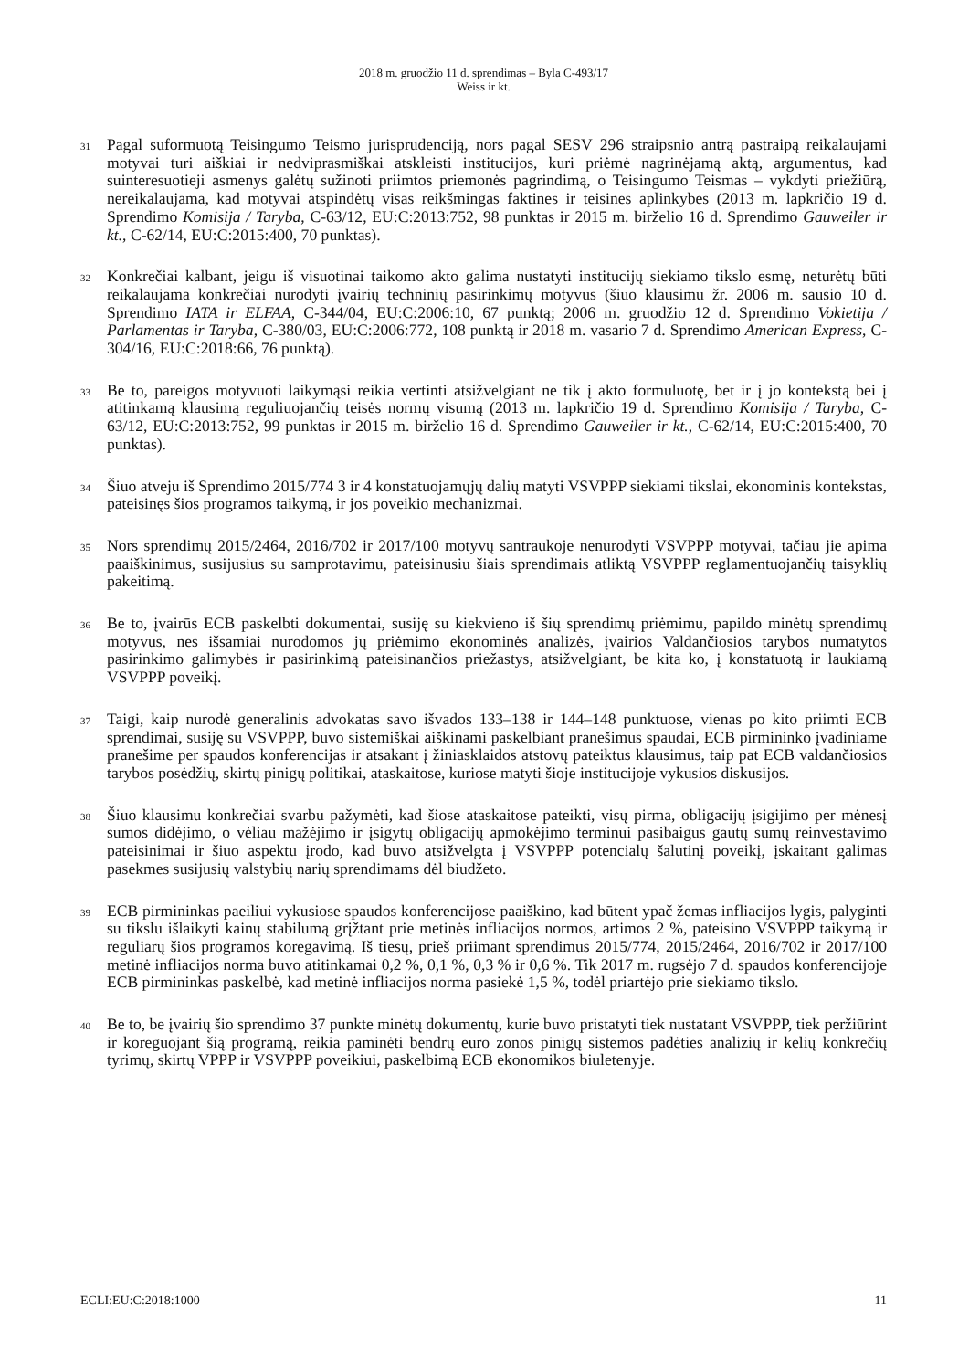2018 m. gruodžio 11 d. sprendimas – Byla C-493/17
Weiss ir kt.
31
Pagal suformuotą Teisingumo Teismo jurisprudenciją, nors pagal SESV 296 straipsnio antrą pastraipą reikalaujami motyvai turi aiškiai ir nedviprasmiškai atskleisti institucijos, kuri priėmė nagrinėjamą aktą, argumentus, kad suinteresuotieji asmenys galėtų sužinoti priimtos priemonės pagrindimą, o Teisingumo Teismas – vykdyti priežiūrą, nereikalaujama, kad motyvai atspindėtų visas reikšmingas faktines ir teisines aplinkybes (2013 m. lapkričio 19 d. Sprendimo Komisija / Taryba, C-63/12, EU:C:2013:752, 98 punktas ir 2015 m. birželio 16 d. Sprendimo Gauweiler ir kt., C-62/14, EU:C:2015:400, 70 punktas).
32
Konkrečiai kalbant, jeigu iš visuotinai taikomo akto galima nustatyti institucijų siekiamo tikslo esmę, neturėtų būti reikalaujama konkrečiai nurodyti įvairių techninių pasirinkimų motyvus (šiuo klausimu žr. 2006 m. sausio 10 d. Sprendimo IATA ir ELFAA, C-344/04, EU:C:2006:10, 67 punktą; 2006 m. gruodžio 12 d. Sprendimo Vokietija / Parlamentas ir Taryba, C-380/03, EU:C:2006:772, 108 punktą ir 2018 m. vasario 7 d. Sprendimo American Express, C-304/16, EU:C:2018:66, 76 punktą).
33
Be to, pareigos motyvuoti laikymąsi reikia vertinti atsižvelgiant ne tik į akto formuluotę, bet ir į jo kontekstą bei į atitinkamą klausimą reguliuojančių teisės normų visumą (2013 m. lapkričio 19 d. Sprendimo Komisija / Taryba, C-63/12, EU:C:2013:752, 99 punktas ir 2015 m. birželio 16 d. Sprendimo Gauweiler ir kt., C-62/14, EU:C:2015:400, 70 punktas).
34
Šiuo atveju iš Sprendimo 2015/774 3 ir 4 konstatuojamųjų dalių matyti VSVPPP siekiami tikslai, ekonominis kontekstas, pateisinęs šios programos taikymą, ir jos poveikio mechanizmai.
35
Nors sprendimų 2015/2464, 2016/702 ir 2017/100 motyvų santraukoje nenurodyti VSVPPP motyvai, tačiau jie apima paaiškinimus, susijusius su samprotavimu, pateisinusiu šiais sprendimais atliktą VSVPPP reglamentuojančių taisyklių pakeitimą.
36
Be to, įvairūs ECB paskelbti dokumentai, susiję su kiekvieno iš šių sprendimų priėmimu, papildo minėtų sprendimų motyvus, nes išsamiai nurodomos jų priėmimo ekonominės analizės, įvairios Valdančiosios tarybos numatytos pasirinkimo galimybės ir pasirinkimą pateisinančios priežastys, atsižvelgiant, be kita ko, į konstatuotą ir laukiamą VSVPPP poveikį.
37
Taigi, kaip nurodė generalinis advokatas savo išvados 133–138 ir 144–148 punktuose, vienas po kito priimti ECB sprendimai, susiję su VSVPPP, buvo sistemiškai aiškinami paskelbiant pranešimus spaudai, ECB pirmininko įvadiniame pranešime per spaudos konferencijas ir atsakant į žiniasklaidos atstovų pateiktus klausimus, taip pat ECB valdančiosios tarybos posėdžių, skirtų pinigų politikai, ataskaitose, kuriose matyti šioje institucijoje vykusios diskusijos.
38
Šiuo klausimu konkrečiai svarbu pažymėti, kad šiose ataskaitose pateikti, visų pirma, obligacijų įsigijimo per mėnesį sumos didėjimo, o vėliau mažėjimo ir įsigytų obligacijų apmokėjimo terminui pasibaigus gautų sumų reinvestavimo pateisinimai ir šiuo aspektu įrodo, kad buvo atsižvelgta į VSVPPP potencialų šalutinį poveikį, įskaitant galimas pasekmes susijusių valstybių narių sprendimams dėl biudžeto.
39
ECB pirmininkas paeiliui vykusiose spaudos konferencijose paaiškino, kad būtent ypač žemas infliacijos lygis, palyginti su tikslu išlaikyti kainų stabilumą grįžtant prie metinės infliacijos normos, artimos 2 %, pateisino VSVPPP taikymą ir reguliarų šios programos koregavimą. Iš tiesų, prieš priimant sprendimus 2015/774, 2015/2464, 2016/702 ir 2017/100 metinė infliacijos norma buvo atitinkamai 0,2 %, 0,1 %, 0,3 % ir 0,6 %. Tik 2017 m. rugsėjo 7 d. spaudos konferencijoje ECB pirmininkas paskelbė, kad metinė infliacijos norma pasiekė 1,5 %, todėl priartėjo prie siekiamo tikslo.
40
Be to, be įvairių šio sprendimo 37 punkte minėtų dokumentų, kurie buvo pristatyti tiek nustatant VSVPPP, tiek peržiūrint ir koreguojant šią programą, reikia paminėti bendrų euro zonos pinigų sistemos padėties analizių ir kelių konkrečių tyrimų, skirtų VPPP ir VSVPPP poveikiui, paskelbimą ECB ekonomikos biuletenyje.
ECLI:EU:C:2018:1000 11